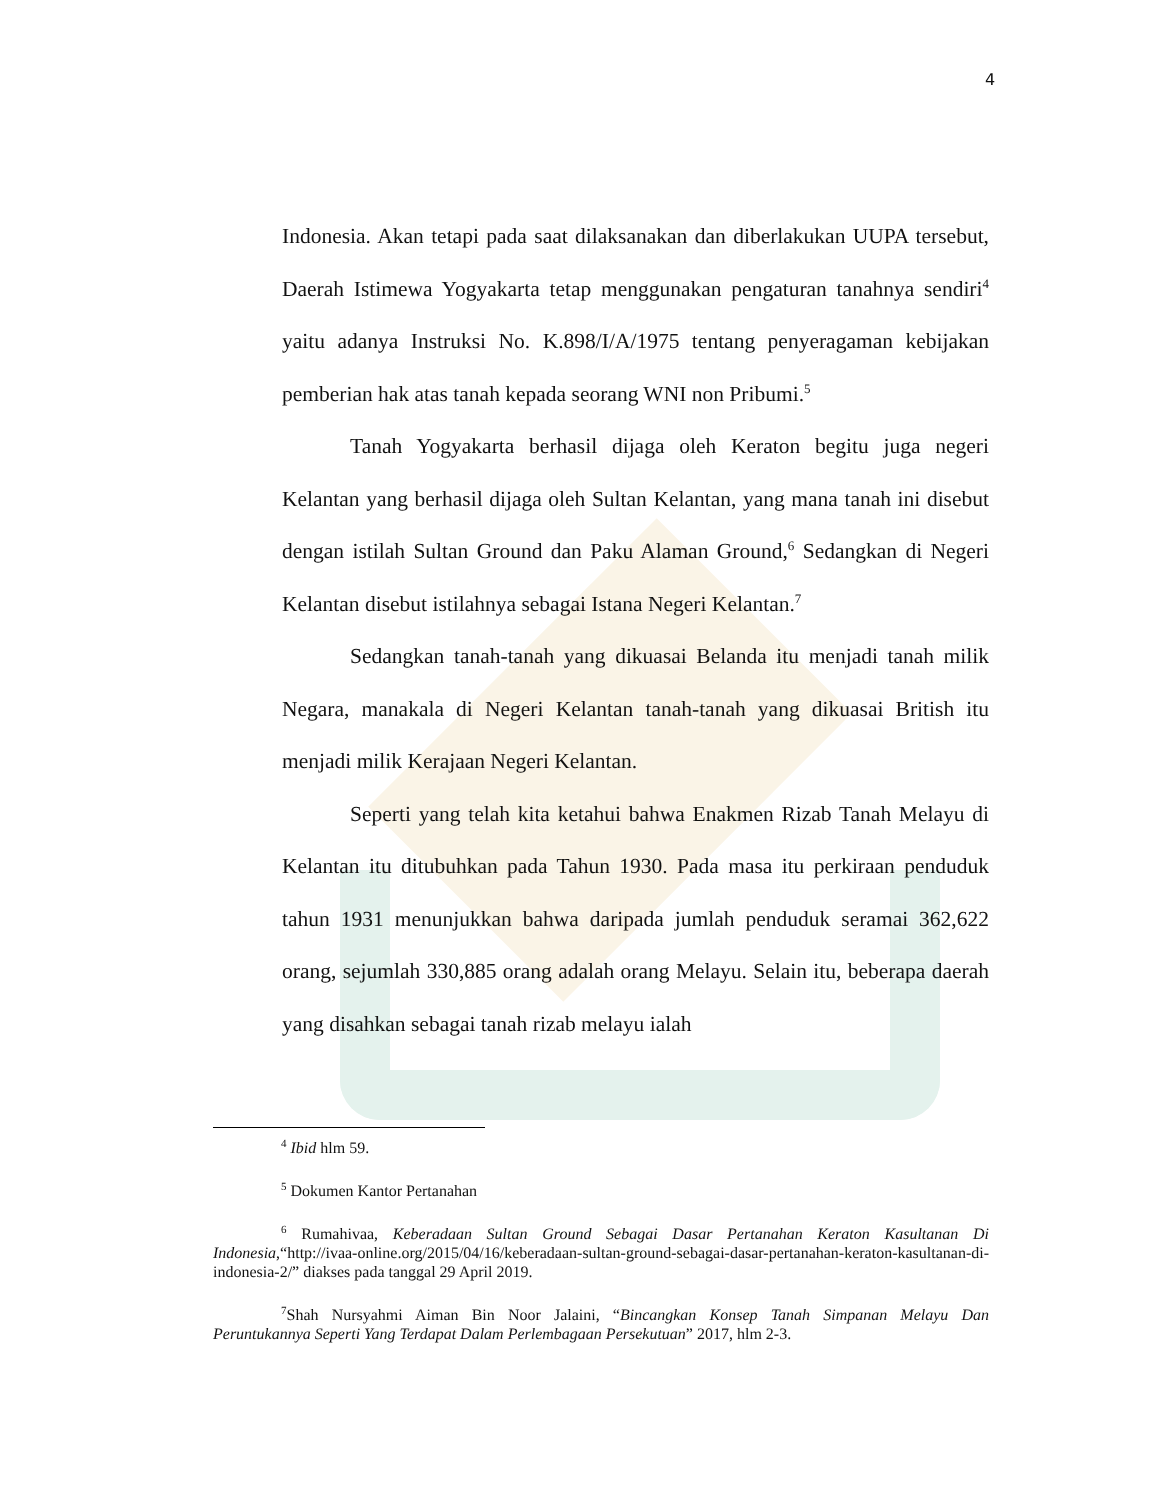4
Indonesia. Akan tetapi pada saat dilaksanakan dan diberlakukan UUPA tersebut, Daerah Istimewa Yogyakarta tetap menggunakan pengaturan tanahnya sendiri<sup>4</sup> yaitu adanya Instruksi No. K.898/I/A/1975 tentang penyeragaman kebijakan pemberian hak atas tanah kepada seorang WNI non Pribumi.<sup>5</sup>
Tanah Yogyakarta berhasil dijaga oleh Keraton begitu juga negeri Kelantan yang berhasil dijaga oleh Sultan Kelantan, yang mana tanah ini disebut dengan istilah Sultan Ground dan Paku Alaman Ground,<sup>6</sup> Sedangkan di Negeri Kelantan disebut istilahnya sebagai Istana Negeri Kelantan.<sup>7</sup>
Sedangkan tanah-tanah yang dikuasai Belanda itu menjadi tanah milik Negara, manakala di Negeri Kelantan tanah-tanah yang dikuasai British itu menjadi milik Kerajaan Negeri Kelantan.
Seperti yang telah kita ketahui bahwa Enakmen Rizab Tanah Melayu di Kelantan itu ditubuhkan pada Tahun 1930. Pada masa itu perkiraan penduduk tahun 1931 menunjukkan bahwa daripada jumlah penduduk seramai 362,622 orang, sejumlah 330,885 orang adalah orang Melayu. Selain itu, beberapa daerah yang disahkan sebagai tanah rizab melayu ialah
<sup>4</sup> Ibid hlm 59.
<sup>5</sup> Dokumen Kantor Pertanahan
<sup>6</sup> Rumahivaa, Keberadaan Sultan Ground Sebagai Dasar Pertanahan Keraton Kasultanan Di Indonesia,“http://ivaa-online.org/2015/04/16/keberadaan-sultan-ground-sebagai-dasar-pertanahan-keraton-kasultanan-di-indonesia-2/” diakses pada tanggal 29 April 2019.
<sup>7</sup> Shah Nursyahmi Aiman Bin Noor Jalaini, “Bincangkan Konsep Tanah Simpanan Melayu Dan Peruntukannya Seperti Yang Terdapat Dalam Perlembagaan Persekutuan” 2017, hlm 2-3.